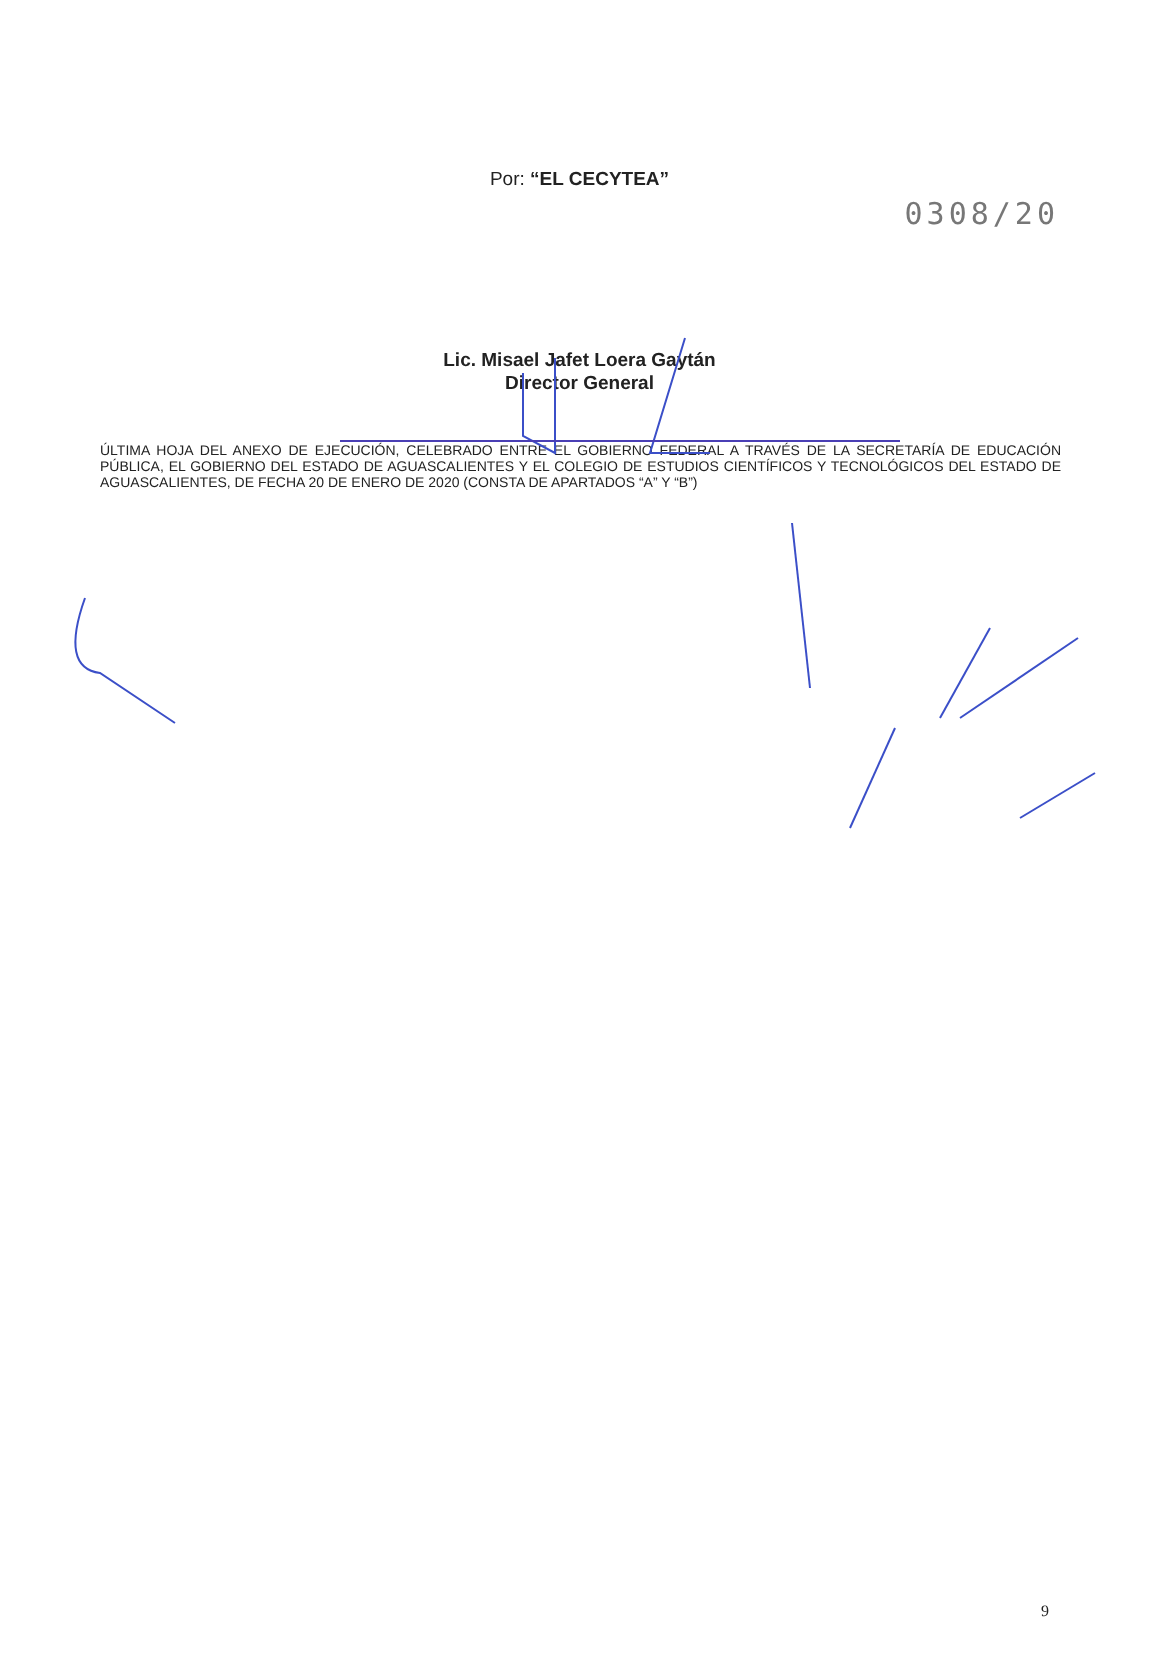0308/20
Por: “EL CECYTEA”
Lic. Misael Jafet Loera Gaytán
Director General
ÚLTIMA HOJA DEL ANEXO DE EJECUCIÓN, CELEBRADO ENTRE EL GOBIERNO FEDERAL A TRAVÉS DE LA SECRETARÍA DE EDUCACIÓN PÚBLICA, EL GOBIERNO DEL ESTADO DE AGUASCALIENTES Y EL COLEGIO DE ESTUDIOS CIENTÍFICOS Y TECNOLÓGICOS DEL ESTADO DE AGUASCALIENTES, DE FECHA 20 DE ENERO DE 2020 (CONSTA DE APARTADOS “A” Y “B”)
9